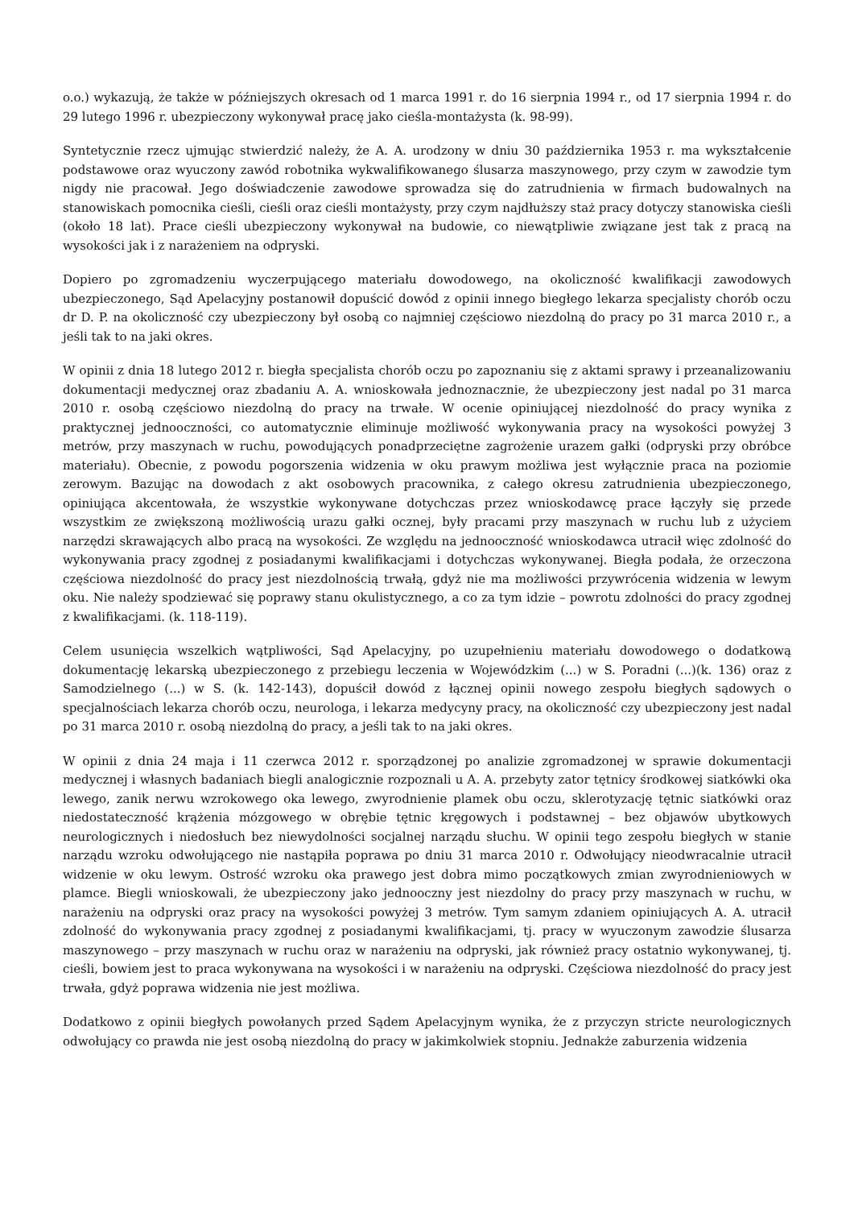o.o.) wykazują, że także w późniejszych okresach od 1 marca 1991 r. do 16 sierpnia 1994 r., od 17 sierpnia 1994 r. do 29 lutego 1996 r. ubezpieczony wykonywał pracę jako cieśla-montażysta (k. 98-99).
Syntetycznie rzecz ujmując stwierdzić należy, że A. A. urodzony w dniu 30 października 1953 r. ma wykształcenie podstawowe oraz wyuczony zawód robotnika wykwalifikowanego ślusarza maszynowego, przy czym w zawodzie tym nigdy nie pracował. Jego doświadczenie zawodowe sprowadza się do zatrudnienia w firmach budowalnych na stanowiskach pomocnika cieśli, cieśli oraz cieśli montażysty, przy czym najdłuższy staż pracy dotyczy stanowiska cieśli (około 18 lat). Prace cieśli ubezpieczony wykonywał na budowie, co niewątpliwie związane jest tak z pracą na wysokości jak i z narażeniem na odpryski.
Dopiero po zgromadzeniu wyczerpującego materiału dowodowego, na okoliczność kwalifikacji zawodowych ubezpieczonego, Sąd Apelacyjny postanowił dopuścić dowód z opinii innego biegłego lekarza specjalisty chorób oczu dr D. P. na okoliczność czy ubezpieczony był osobą co najmniej częściowo niezdolną do pracy po 31 marca 2010 r., a jeśli tak to na jaki okres.
W opinii z dnia 18 lutego 2012 r. biegła specjalista chorób oczu po zapoznaniu się z aktami sprawy i przeanalizowaniu dokumentacji medycznej oraz zbadaniu A. A. wnioskowała jednoznacznie, że ubezpieczony jest nadal po 31 marca 2010 r. osobą częściowo niezdolną do pracy na trwałe. W ocenie opiniującej niezdolność do pracy wynika z praktycznej jednooczności, co automatycznie eliminuje możliwość wykonywania pracy na wysokości powyżej 3 metrów, przy maszynach w ruchu, powodujących ponadprzeciętne zagrożenie urazem gałki (odpryski przy obróbce materiału). Obecnie, z powodu pogorszenia widzenia w oku prawym możliwa jest wyłącznie praca na poziomie zerowym. Bazując na dowodach z akt osobowych pracownika, z całego okresu zatrudnienia ubezpieczonego, opiniująca akcentowała, że wszystkie wykonywane dotychczas przez wnioskodawcę prace łączyły się przede wszystkim ze zwiększoną możliwością urazu gałki ocznej, były pracami przy maszynach w ruchu lub z użyciem narzędzi skrawających albo pracą na wysokości. Ze względu na jednooczność wnioskodawca utracił więc zdolność do wykonywania pracy zgodnej z posiadanymi kwalifikacjami i dotychczas wykonywanej. Biegła podała, że orzeczona częściowa niezdolność do pracy jest niezdolnością trwałą, gdyż nie ma możliwości przywrócenia widzenia w lewym oku. Nie należy spodziewać się poprawy stanu okulistycznego, a co za tym idzie – powrotu zdolności do pracy zgodnej z kwalifikacjami. (k. 118-119).
Celem usunięcia wszelkich wątpliwości, Sąd Apelacyjny, po uzupełnieniu materiału dowodowego o dodatkową dokumentację lekarską ubezpieczonego z przebiegu leczenia w Wojewódzkim (...) w S. Poradni (...)(k. 136) oraz z Samodzielnego (...) w S. (k. 142-143), dopuścił dowód z łącznej opinii nowego zespołu biegłych sądowych o specjalnościach lekarza chorób oczu, neurologa, i lekarza medycyny pracy, na okoliczność czy ubezpieczony jest nadal po 31 marca 2010 r. osobą niezdolną do pracy, a jeśli tak to na jaki okres.
W opinii z dnia 24 maja i 11 czerwca 2012 r. sporządzonej po analizie zgromadzonej w sprawie dokumentacji medycznej i własnych badaniach biegli analogicznie rozpoznali u A. A. przebyty zator tętnicy środkowej siatkówki oka lewego, zanik nerwu wzrokowego oka lewego, zwyrodnienie plamek obu oczu, sklerotyzację tętnic siatkówki oraz niedostateczność krążenia mózgowego w obrębie tętnic kręgowych i podstawnej – bez objawów ubytkowych neurologicznych i niedosłuch bez niewydolności socjalnej narządu słuchu. W opinii tego zespołu biegłych w stanie narządu wzroku odwołującego nie nastąpiła poprawa po dniu 31 marca 2010 r. Odwołujący nieodwracalnie utracił widzenie w oku lewym. Ostrość wzroku oka prawego jest dobra mimo początkowych zmian zwyrodnieniowych w plamce. Biegli wnioskowali, że ubezpieczony jako jednooczny jest niezdolny do pracy przy maszynach w ruchu, w narażeniu na odpryski oraz pracy na wysokości powyżej 3 metrów. Tym samym zdaniem opiniujących A. A. utracił zdolność do wykonywania pracy zgodnej z posiadanymi kwalifikacjami, tj. pracy w wyuczonym zawodzie ślusarza maszynowego – przy maszynach w ruchu oraz w narażeniu na odpryski, jak również pracy ostatnio wykonywanej, tj. cieśli, bowiem jest to praca wykonywana na wysokości i w narażeniu na odpryski. Częściowa niezdolność do pracy jest trwała, gdyż poprawa widzenia nie jest możliwa.
Dodatkowo z opinii biegłych powołanych przed Sądem Apelacyjnym wynika, że z przyczyn stricte neurologicznych odwołujący co prawda nie jest osobą niezdolną do pracy w jakimkolwiek stopniu. Jednakże zaburzenia widzenia